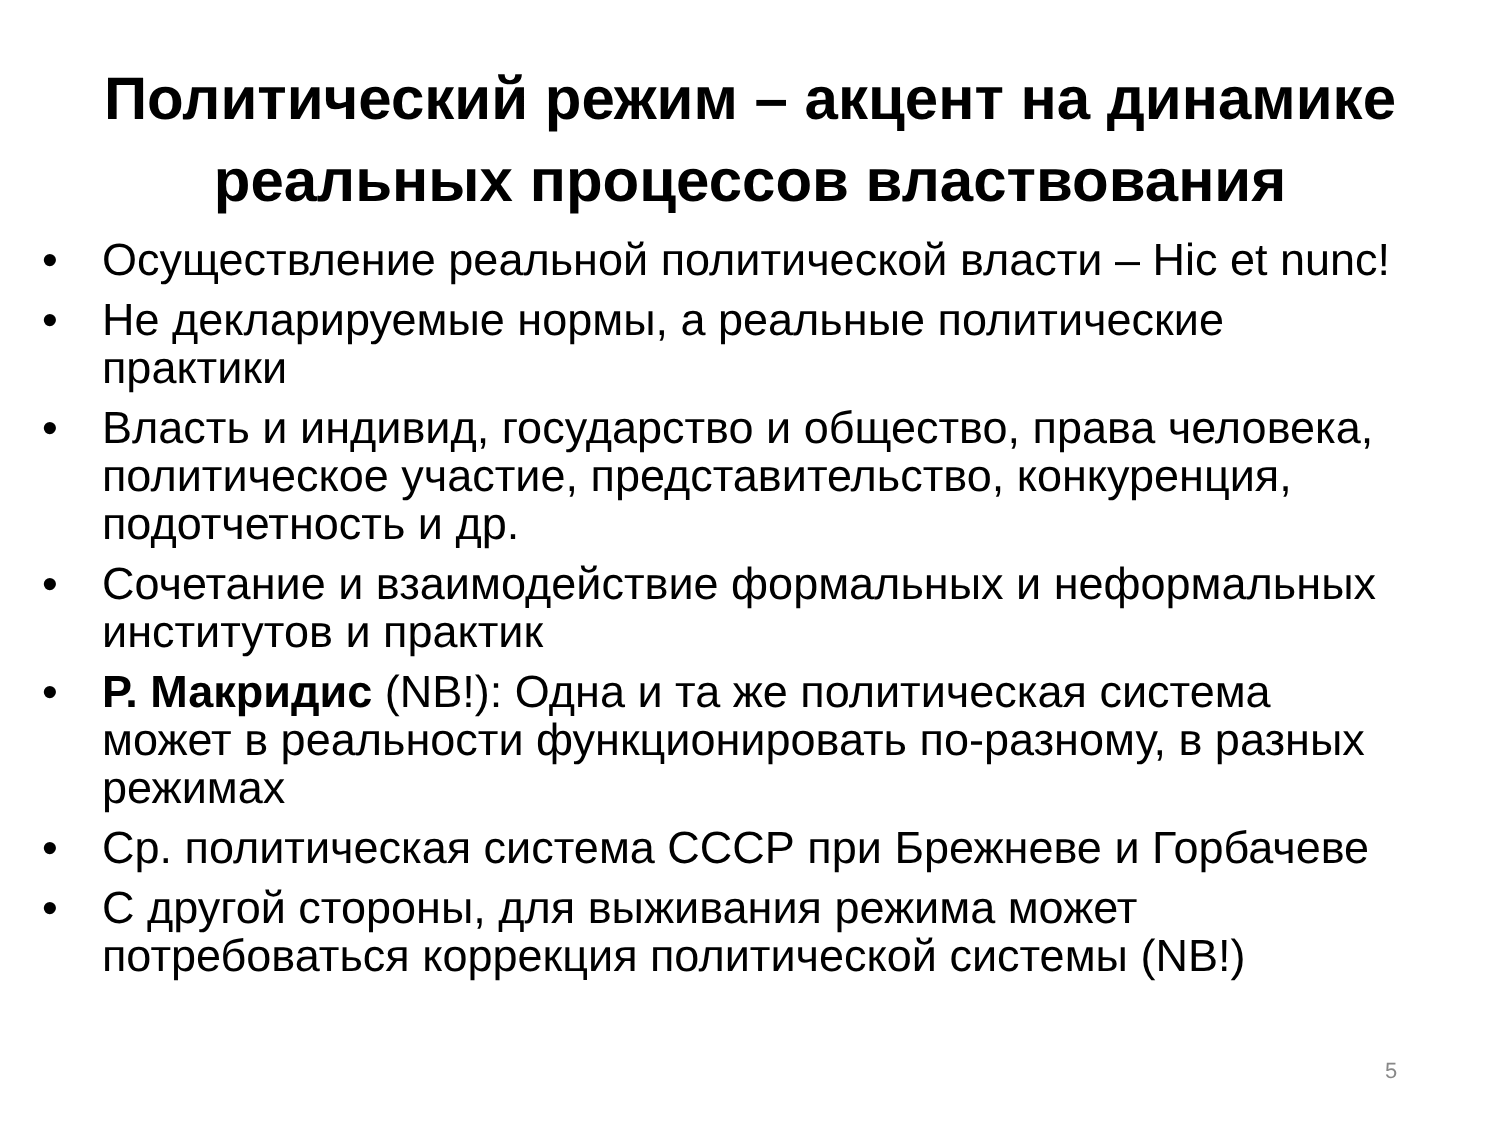Политический режим – акцент на динамике
реальных процессов властвования
• Осуществление реальной политической власти – Hic et nunc!
• Не декларируемые нормы, а реальные политические практики
• Власть и индивид, государство и общество, права человека, политическое участие, представительство, конкуренция, подотчетность и др.
• Сочетание и взаимодействие формальных и неформальных институтов и практик
• Р. Макридис (NB!): Одна и та же политическая система может в реальности функционировать по-разному, в разных режимах
• Ср. политическая система СССР при Брежневе и Горбачеве
• С другой стороны, для выживания режима может потребоваться коррекция политической системы (NB!)
5